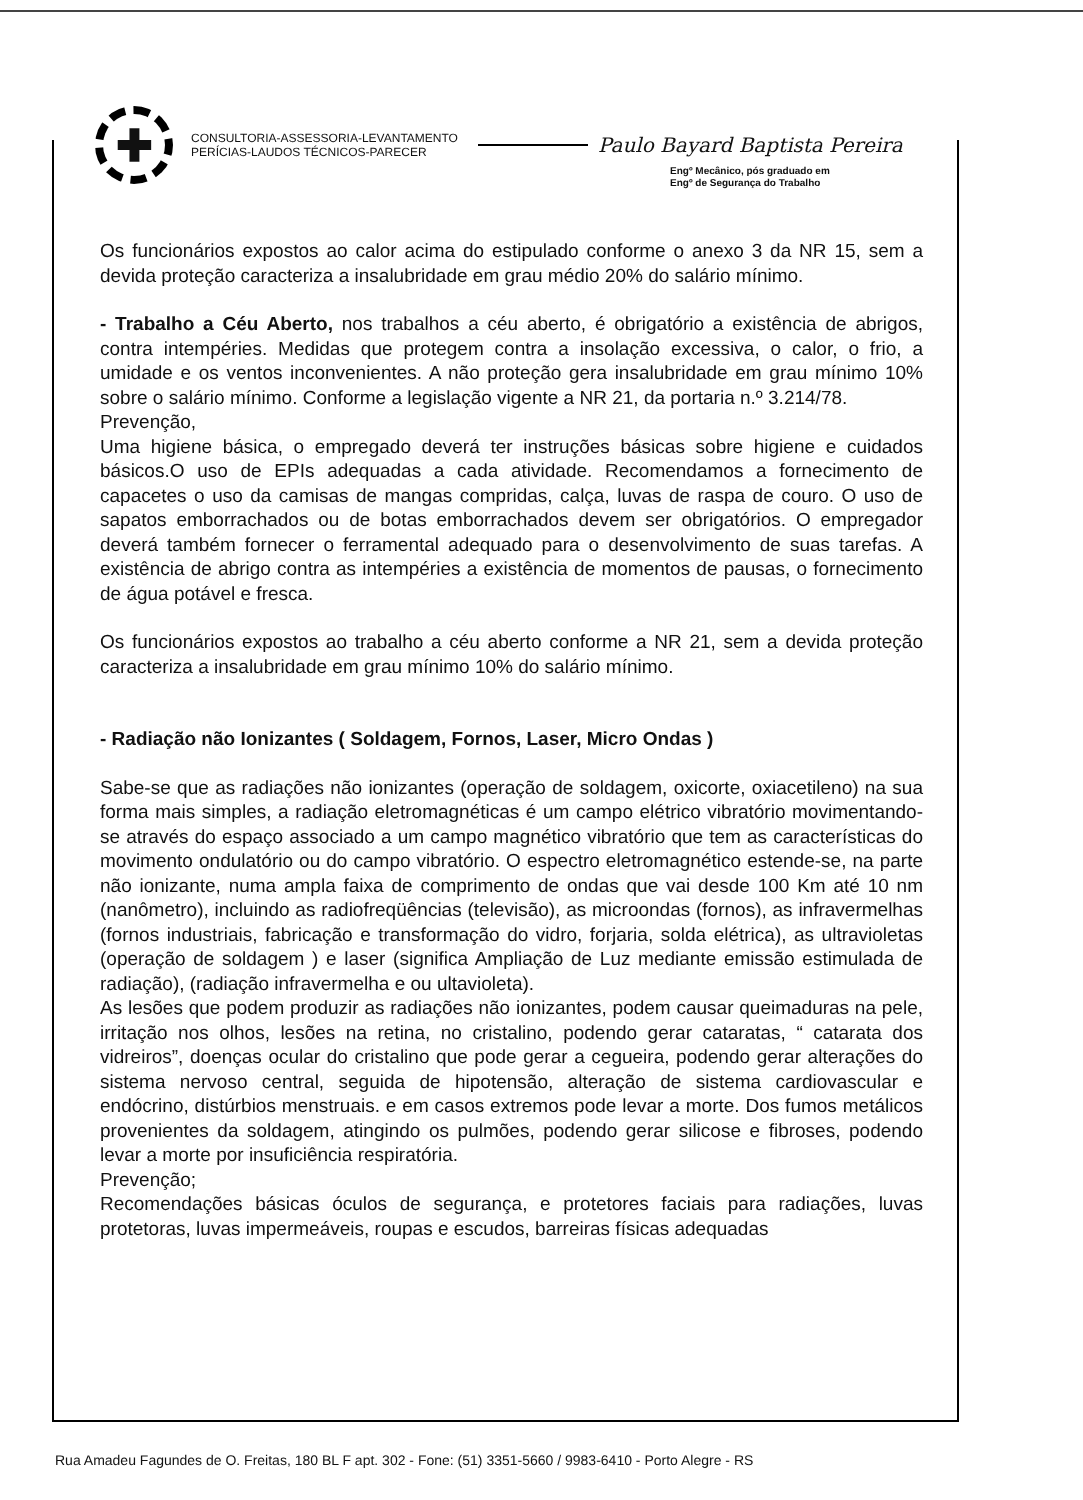✚
CONSULTORIA-ASSESSORIA-LEVANTAMENTO
PERÍCIAS-LAUDOS TÉCNICOS-PARECER
Paulo Bayard Baptista Pereira
Engº Mecânico, pós graduado em
Engº de Segurança do Trabalho
Os funcionários expostos ao calor acima do estipulado conforme o anexo 3 da NR 15, sem a devida proteção caracteriza a insalubridade em grau médio 20% do salário mínimo.
- Trabalho a Céu Aberto, nos trabalhos a céu aberto, é obrigatório a existência de abrigos, contra intempéries. Medidas que protegem contra a insolação excessiva, o calor, o frio, a umidade e os ventos inconvenientes. A não proteção gera insalubridade em grau mínimo 10% sobre o salário mínimo. Conforme a legislação vigente a NR 21, da portaria n.º 3.214/78.
Prevenção,
Uma higiene básica, o empregado deverá ter instruções básicas sobre higiene e cuidados básicos.O uso de EPIs adequadas a cada atividade. Recomendamos a fornecimento de capacetes o uso da camisas de mangas compridas, calça, luvas de raspa de couro. O uso de sapatos emborrachados ou de botas emborrachados devem ser obrigatórios. O empregador deverá também fornecer o ferramental adequado para o desenvolvimento de suas tarefas. A existência de abrigo contra as intempéries a existência de momentos de pausas, o fornecimento de água potável e fresca.
Os funcionários expostos ao trabalho a céu aberto conforme a NR 21, sem a devida proteção caracteriza a insalubridade em grau mínimo 10% do salário mínimo.
- Radiação não Ionizantes ( Soldagem, Fornos, Laser, Micro Ondas )
Sabe-se que as radiações não ionizantes (operação de soldagem, oxicorte, oxiacetileno) na sua forma mais simples, a radiação eletromagnéticas é um campo elétrico vibratório movimentando-se através do espaço associado a um campo magnético vibratório que tem as características do movimento ondulatório ou do campo vibratório. O espectro eletromagnético estende-se, na parte não ionizante, numa ampla faixa de comprimento de ondas que vai desde 100 Km até 10 nm (nanômetro), incluindo as radiofreqüências (televisão), as microondas (fornos), as infravermelhas (fornos industriais, fabricação e transformação do vidro, forjaria, solda elétrica), as ultravioletas (operação de soldagem ) e laser (significa Ampliação de Luz mediante emissão estimulada de radiação), (radiação infravermelha e ou ultavioleta).
As lesões que podem produzir as radiações não ionizantes, podem causar queimaduras na pele, irritação nos olhos, lesões na retina, no cristalino, podendo gerar cataratas, “ catarata dos vidreiros”, doenças ocular do cristalino que pode gerar a cegueira, podendo gerar alterações do sistema nervoso central, seguida de hipotensão, alteração de sistema cardiovascular e endócrino, distúrbios menstruais. e em casos extremos pode levar a morte. Dos fumos metálicos provenientes da soldagem, atingindo os pulmões, podendo gerar silicose e fibroses, podendo levar a morte por insuficiência respiratória.
Prevenção;
Recomendações básicas óculos de segurança, e protetores faciais para radiações, luvas protetoras, luvas impermeáveis, roupas e escudos, barreiras físicas adequadas
Rua Amadeu Fagundes de O. Freitas, 180 BL F apt. 302 - Fone: (51) 3351-5660 / 9983-6410 - Porto Alegre - RS